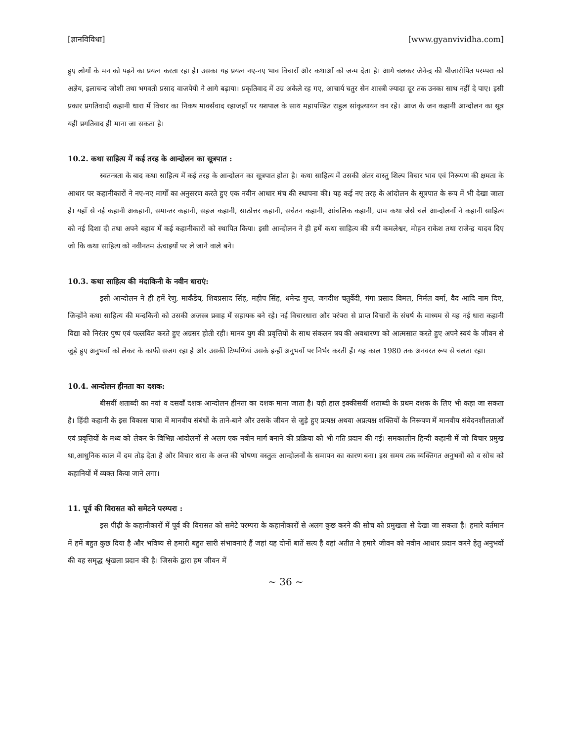[ज्ञानविविधा] [www.gyanvividha.com]
हुए लोगों के मन को पढ़ने का प्रयत्न करता रहा है। उसका यह प्रयत्न नए-नए भाव विचारों और कथाओं को जन्म देता है। आगे चलकर जैनेन्द्र की बीजारोपित परम्परा को अज्ञेय, इलाचन्द जोशी तथा भगवती प्रसाद वाजपेयी ने आगे बढ़ाया। प्रकृतिवाद में उग्र अकेले रह गए, आचार्य चतुर सेन शास्त्री ज्यादा दूर तक उनका साथ नहीं दे पाए। इसी प्रकार प्रगतिवादी कहानी धारा में विचार का निकष मार्क्सवाद रहाजहाँ पर यशपाल के साथ महापण्डित राहुल सांकृत्यायन वन रहे। आज के जन कहानी आन्दोलन का सूत्र यही प्रगतिवाद ही माना जा सकता है।
10.2. कथा साहित्य में कई तरह के आन्दोलन का सूत्रपात :
स्वतन्त्रता के बाद कथा साहित्य में कई तरह के आन्दोलन का सूत्रपात होता है। कथा साहित्य में उसकी अंतर वास्तु शिल्प विचार भाव एवं निरूपण की क्षमता के आधार पर कहानीकारों ने नए-नए मार्गों का अनुसरण करते हुए एक नवीन आधार मंच की स्थापना की। यह कई नए तरह के आंदोलन के सूत्रपात के रूप में भी देखा जाता है। यहाँ से नई कहानी अकहानी, समान्तर कहानी, सहज कहानी, साठोत्तर कहानी, सचेतन कहानी, आंचलिक कहानी, ग्राम कथा जैसे चले आन्दोलनों ने कहानी साहित्य को नई दिशा दी तथा अपने बहाव में कई कहानीकारों को स्थापित किया। इसी आन्दोलन ने ही हमें कथा साहित्य की त्रयी कमलेश्वर, मोहन राकेश तथा राजेन्द्र यादव दिए जो कि कथा साहित्य को नवीनतम ऊंचाइयों पर ले जाने वाले बने।
10.3. कथा साहित्य की मंदाकिनी के नवीन धाराएं:
इसी आन्दोलन ने ही हमें रेणु, मार्कंडेय, शिवप्रसाद सिंह, महीप सिंह, धमेन्द्र गुप्त, जगदीश चतुर्वेदी, गंगा प्रसाद विमल, निर्मल वर्मा, वैद आदि नाम दिए, जिन्होंने कथा साहित्य की मन्दकिनी को उसकी अजस्त्र प्रवाह में सहायक बने रहे। नई विचारधारा और परंपरा से प्राप्त विचारों के संघर्ष के माध्यम से यह नई धारा कहानी विद्या को निरंतर पुष्प एवं पल्लवित करते हुए अग्रसर होती रही। मानव युग की प्रवृत्तियों के साथ संकलन त्रय की अवधारणा को आत्मसात करते हुए अपने स्वयं के जीवन से जुड़े हुए अनुभवों को लेकर के काफी सजग रहा है और उसकी टिप्पणियां उसके इन्हीं अनुभवों पर निर्भर करती हैं। यह काल 1980 तक अनवरत रूप से चलता रहा।
10.4. आन्दोलन हीनता का दशक:
बीसवीं शताब्दी का नवां व दसवाँ दशक आन्दोलन हीनता का दशक माना जाता है। यही हाल इक्कीसवीं शताब्दी के प्रथम दशक के लिए भी कहा जा सकता है। हिंदी कहानी के इस विकास यात्रा में मानवीय संबंधों के ताने-बाने और उसके जीवन से जुड़े हुए प्रत्यक्ष अथवा अप्रत्यक्ष शक्तियों के निरूपण में मानवीय संवेदनशीलताओं एवं प्रवृत्तियों के मध्य को लेकर के विभिन्न आंदोलनों से अलग एक नवीन मार्ग बनाने की प्रक्रिया को भी गति प्रदान की गई। समकालीन हिन्दी कहानी में जो विचार प्रमुख था,आधुनिक काल में दम तोड़ देता है और विचार धारा के अन्त की घोषणा वस्तुतः आन्दोलनों के समापन का कारण बना। इस समय तक व्यक्तिगत अनुभवों को व सोच को कहानियों में व्यक्त किया जाने लगा।
11. पूर्व की विरासत को समेटने परम्परा :
इस पीढ़ी के कहानीकारों में पूर्व की विरासत को समेटे परम्परा के कहानीकारों से अलग कुछ करने की सोच को प्रमुखता से देखा जा सकता है। हमारे वर्तमान में हमें बहुत कुछ दिया है और भविष्य से हमारी बहुत सारी संभावनाएं हैं जहां यह दोनों बातें सत्य है वहां अतीत ने हमारे जीवन को नवीन आधार प्रदान करने हेतु अनुभवों की वह समृद्ध श्रृंखला प्रदान की है। जिसके द्वारा हम जीवन में
~ 36 ~